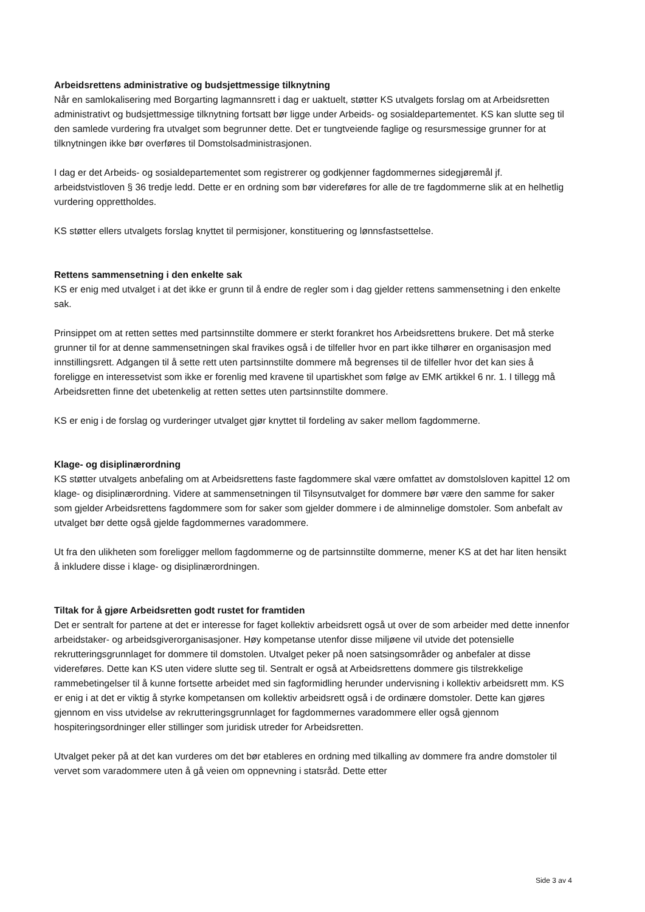Arbeidsrettens administrative og budsjettmessige tilknytning
Når en samlokalisering med Borgarting lagmannsrett i dag er uaktuelt, støtter KS utvalgets forslag om at Arbeidsretten administrativt og budsjettmessige tilknytning fortsatt bør ligge under Arbeids- og sosialdepartementet. KS kan slutte seg til den samlede vurdering fra utvalget som begrunner dette. Det er tungtveiende faglige og resursmessige grunner for at tilknytningen ikke bør overføres til Domstolsadministrasjonen.
I dag er det Arbeids- og sosialdepartementet som registrerer og godkjenner fagdommernes sidegjøremål jf. arbeidstvistloven § 36 tredje ledd. Dette er en ordning som bør videreføres for alle de tre fagdommerne slik at en helhetlig vurdering opprettholdes.
KS støtter ellers utvalgets forslag knyttet til permisjoner, konstituering og lønnsfastsettelse.
Rettens sammensetning i den enkelte sak
KS er enig med utvalget i at det ikke er grunn til å endre de regler som i dag gjelder rettens sammensetning i den enkelte sak.
Prinsippet om at retten settes med partsinnstilte dommere er sterkt forankret hos Arbeidsrettens brukere. Det må sterke grunner til for at denne sammensetningen skal fravikes også i de tilfeller hvor en part ikke tilhører en organisasjon med innstillingsrett. Adgangen til å sette rett uten partsinnstilte dommere må begrenses til de tilfeller hvor det kan sies å foreligge en interessetvist som ikke er forenlig med kravene til upartiskhet som følge av EMK artikkel 6 nr. 1. I tillegg må Arbeidsretten finne det ubetenkelig at retten settes uten partsinnstilte dommere.
KS er enig i de forslag og vurderinger utvalget gjør knyttet til fordeling av saker mellom fagdommerne.
Klage- og disiplinærordning
KS støtter utvalgets anbefaling om at Arbeidsrettens faste fagdommere skal være omfattet av domstolsloven kapittel 12 om klage- og disiplinærordning. Videre at sammensetningen til Tilsynsutvalget for dommere bør være den samme for saker som gjelder Arbeidsrettens fagdommere som for saker som gjelder dommere i de alminnelige domstoler. Som anbefalt av utvalget bør dette også gjelde fagdommernes varadommere.
Ut fra den ulikheten som foreligger mellom fagdommerne og de partsinnstilte dommerne, mener KS at det har liten hensikt å inkludere disse i klage- og disiplinærordningen.
Tiltak for å gjøre Arbeidsretten godt rustet for framtiden
Det er sentralt for partene at det er interesse for faget kollektiv arbeidsrett også ut over de som arbeider med dette innenfor arbeidstaker- og arbeidsgiverorganisasjoner. Høy kompetanse utenfor disse miljøene vil utvide det potensielle rekrutteringsgrunnlaget for dommere til domstolen. Utvalget peker på noen satsingsområder og anbefaler at disse videreføres. Dette kan KS uten videre slutte seg til. Sentralt er også at Arbeidsrettens dommere gis tilstrekkelige rammebetingelser til å kunne fortsette arbeidet med sin fagformidling herunder undervisning i kollektiv arbeidsrett mm. KS er enig i at det er viktig å styrke kompetansen om kollektiv arbeidsrett også i de ordinære domstoler. Dette kan gjøres gjennom en viss utvidelse av rekrutteringsgrunnlaget for fagdommernes varadommere eller også gjennom hospiteringsordninger eller stillinger som juridisk utreder for Arbeidsretten.
Utvalget peker på at det kan vurderes om det bør etableres en ordning med tilkalling av dommere fra andre domstoler til vervet som varadommere uten å gå veien om oppnevning i statsråd. Dette etter
Side 3 av 4